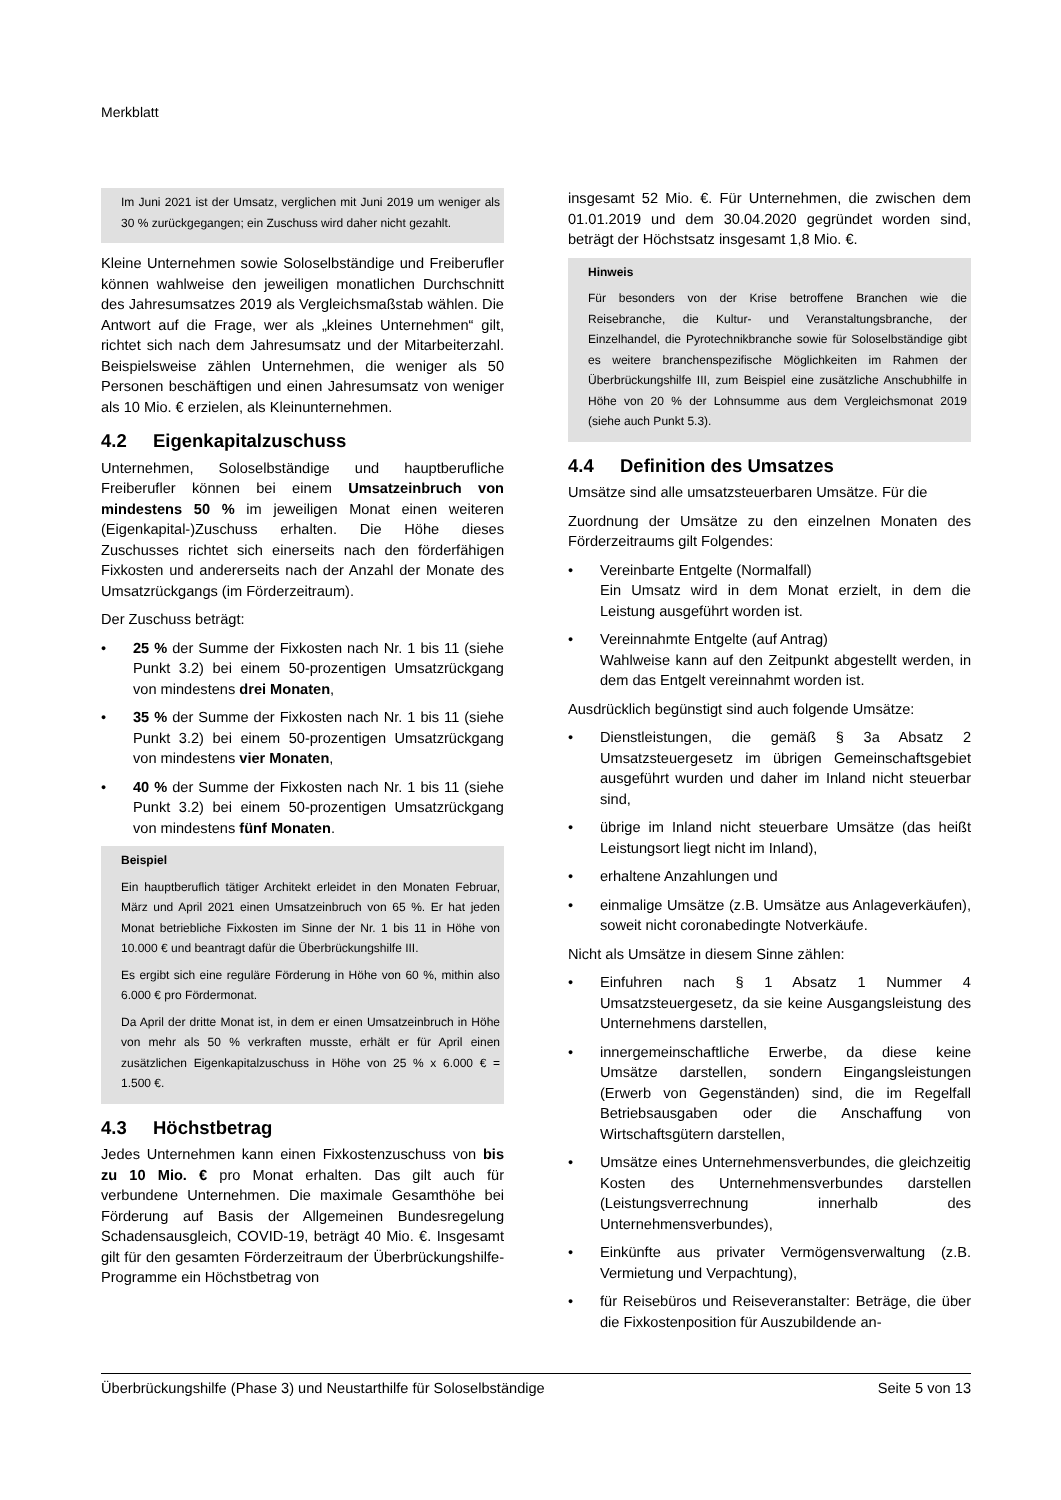Merkblatt
Im Juni 2021 ist der Umsatz, verglichen mit Juni 2019 um weniger als 30 % zurückgegangen; ein Zuschuss wird daher nicht gezahlt.
Kleine Unternehmen sowie Soloselbständige und Freiberufler können wahlweise den jeweiligen monatlichen Durchschnitt des Jahresumsatzes 2019 als Vergleichsmaßstab wählen. Die Antwort auf die Frage, wer als „kleines Unternehmen“ gilt, richtet sich nach dem Jahresumsatz und der Mitarbeiterzahl. Beispielsweise zählen Unternehmen, die weniger als 50 Personen beschäftigen und einen Jahresumsatz von weniger als 10 Mio. € erzielen, als Kleinunternehmen.
4.2 Eigenkapitalzuschuss
Unternehmen, Soloselbständige und hauptberufliche Freiberufler können bei einem Umsatzeinbruch von mindestens 50 % im jeweiligen Monat einen weiteren (Eigenkapital-)Zuschuss erhalten. Die Höhe dieses Zuschusses richtet sich einerseits nach den förderfähigen Fixkosten und andererseits nach der Anzahl der Monate des Umsatzrückgangs (im Förderzeitraum).
Der Zuschuss beträgt:
• 25 % der Summe der Fixkosten nach Nr. 1 bis 11 (siehe Punkt 3.2) bei einem 50-prozentigen Umsatzrückgang von mindestens drei Monaten,
• 35 % der Summe der Fixkosten nach Nr. 1 bis 11 (siehe Punkt 3.2) bei einem 50-prozentigen Umsatzrückgang von mindestens vier Monaten,
• 40 % der Summe der Fixkosten nach Nr. 1 bis 11 (siehe Punkt 3.2) bei einem 50-prozentigen Umsatzrückgang von mindestens fünf Monaten.
Beispiel
Ein hauptberuflich tätiger Architekt erleidet in den Monaten Februar, März und April 2021 einen Umsatzeinbruch von 65 %. Er hat jeden Monat betriebliche Fixkosten im Sinne der Nr. 1 bis 11 in Höhe von 10.000 € und beantragt dafür die Überbrückungshilfe III.
Es ergibt sich eine reguläre Förderung in Höhe von 60 %, mithin also 6.000 € pro Fördermonat.
Da April der dritte Monat ist, in dem er einen Umsatzeinbruch in Höhe von mehr als 50 % verkraften musste, erhält er für April einen zusätzlichen Eigenkapitalzuschuss in Höhe von 25 % x 6.000 € = 1.500 €.
4.3 Höchstbetrag
Jedes Unternehmen kann einen Fixkostenzuschuss von bis zu 10 Mio. € pro Monat erhalten. Das gilt auch für verbundene Unternehmen. Die maximale Gesamthöhe bei Förderung auf Basis der Allgemeinen Bundesregelung Schadensausgleich, COVID-19, beträgt 40 Mio. €. Insgesamt gilt für den gesamten Förderzeitraum der Überbrückungshilfe-Programme ein Höchstbetrag von
insgesamt 52 Mio. €. Für Unternehmen, die zwischen dem 01.01.2019 und dem 30.04.2020 gegründet worden sind, beträgt der Höchstsatz insgesamt 1,8 Mio. €.
Hinweis
Für besonders von der Krise betroffene Branchen wie die Reisebranche, die Kultur- und Veranstaltungsbranche, der Einzelhandel, die Pyrotechnikbranche sowie für Soloselbständige gibt es weitere branchenspezifische Möglichkeiten im Rahmen der Überbrückungshilfe III, zum Beispiel eine zusätzliche Anschubhilfe in Höhe von 20 % der Lohnsumme aus dem Vergleichsmonat 2019 (siehe auch Punkt 5.3).
4.4 Definition des Umsatzes
Umsätze sind alle umsatzsteuerbaren Umsätze. Für die
Zuordnung der Umsätze zu den einzelnen Monaten des Förderzeitraums gilt Folgendes:
• Vereinbarte Entgelte (Normalfall)
Ein Umsatz wird in dem Monat erzielt, in dem die Leistung ausgeführt worden ist.
• Vereinnahmte Entgelte (auf Antrag)
Wahlweise kann auf den Zeitpunkt abgestellt werden, in dem das Entgelt vereinnahmt worden ist.
Ausdrücklich begünstigt sind auch folgende Umsätze:
• Dienstleistungen, die gemäß § 3a Absatz 2 Umsatzsteuergesetz im übrigen Gemeinschaftsgebiet ausgeführt wurden und daher im Inland nicht steuerbar sind,
• übrige im Inland nicht steuerbare Umsätze (das heißt Leistungsort liegt nicht im Inland),
• erhaltene Anzahlungen und
• einmalige Umsätze (z.B. Umsätze aus Anlageverkäufen), soweit nicht coronabedingte Notverkäufe.
Nicht als Umsätze in diesem Sinne zählen:
• Einfuhren nach § 1 Absatz 1 Nummer 4 Umsatzsteuergesetz, da sie keine Ausgangsleistung des Unternehmens darstellen,
• innergemeinschaftliche Erwerbe, da diese keine Umsätze darstellen, sondern Eingangsleistungen (Erwerb von Gegenständen) sind, die im Regelfall Betriebsausgaben oder die Anschaffung von Wirtschaftsgütern darstellen,
• Umsätze eines Unternehmensverbundes, die gleichzeitig Kosten des Unternehmensverbundes darstellen (Leistungsverrechnung innerhalb des Unternehmensverbundes),
• Einkünfte aus privater Vermögensverwaltung (z.B. Vermietung und Verpachtung),
• für Reisebüros und Reiseveranstalter: Beträge, die über die Fixkostenposition für Auszubildende an-
Überbrückungshilfe (Phase 3) und Neustarthilfe für Soloselbständige Seite 5 von 13